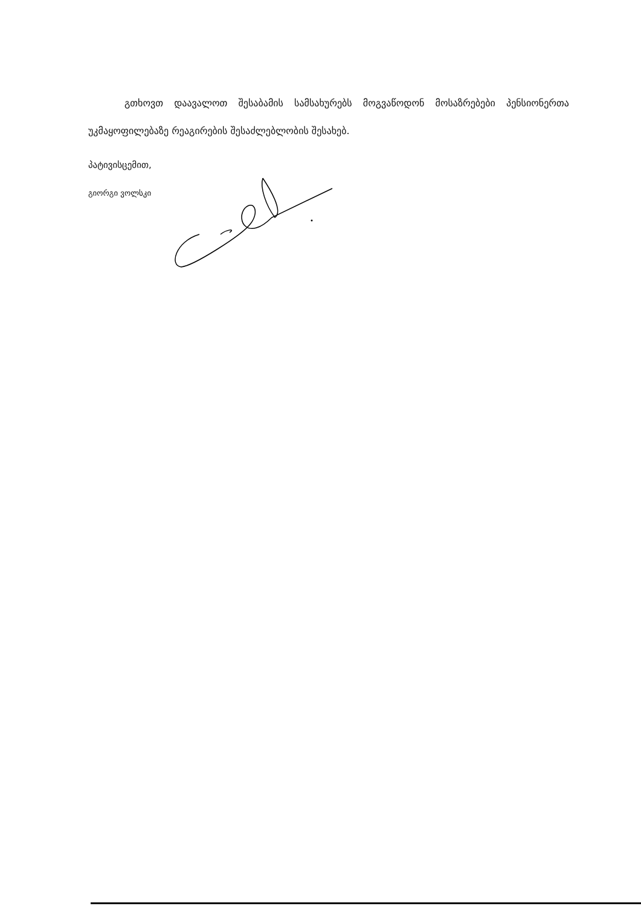გთხოვთ დაავალოთ შესაბამის სამსახურებს მოგვაწოდონ მოსაზრებები პენსიონერთა უკმაყოფილებაზე რეაგირების შესაძლებლობის შესახებ.
პატივისცემით,
გიორგი ვოლსკი